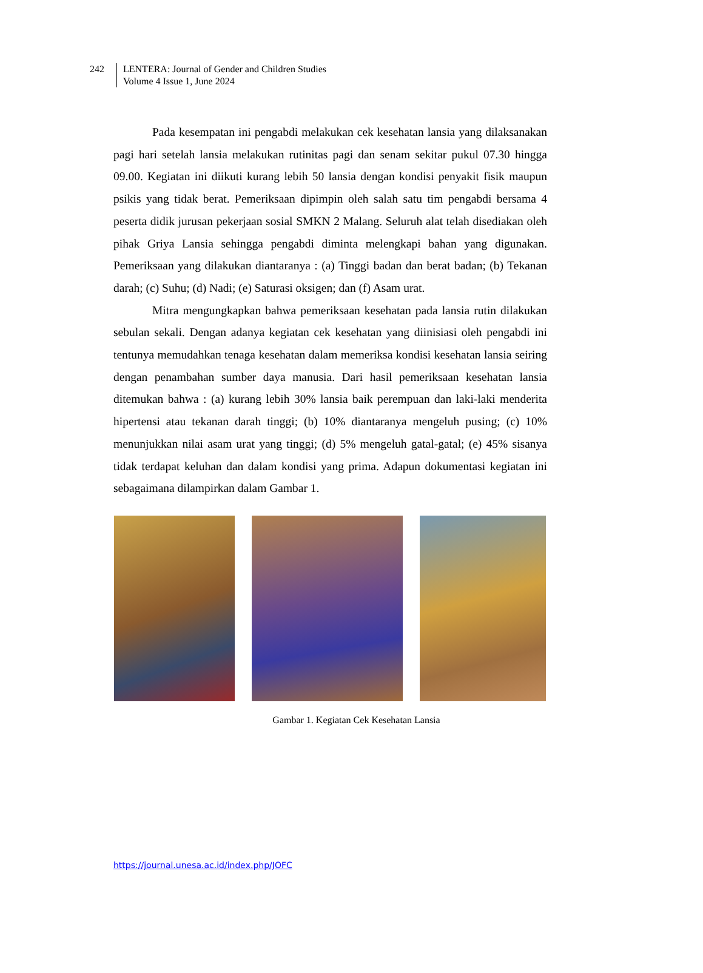242 LENTERA: Journal of Gender and Children Studies
Volume 4 Issue 1, June 2024
Pada kesempatan ini pengabdi melakukan cek kesehatan lansia yang dilaksanakan pagi hari setelah lansia melakukan rutinitas pagi dan senam sekitar pukul 07.30 hingga 09.00. Kegiatan ini diikuti kurang lebih 50 lansia dengan kondisi penyakit fisik maupun psikis yang tidak berat. Pemeriksaan dipimpin oleh salah satu tim pengabdi bersama 4 peserta didik jurusan pekerjaan sosial SMKN 2 Malang. Seluruh alat telah disediakan oleh pihak Griya Lansia sehingga pengabdi diminta melengkapi bahan yang digunakan. Pemeriksaan yang dilakukan diantaranya : (a) Tinggi badan dan berat badan; (b) Tekanan darah; (c) Suhu; (d) Nadi; (e) Saturasi oksigen; dan (f) Asam urat.
Mitra mengungkapkan bahwa pemeriksaan kesehatan pada lansia rutin dilakukan sebulan sekali. Dengan adanya kegiatan cek kesehatan yang diinisiasi oleh pengabdi ini tentunya memudahkan tenaga kesehatan dalam memeriksa kondisi kesehatan lansia seiring dengan penambahan sumber daya manusia. Dari hasil pemeriksaan kesehatan lansia ditemukan bahwa : (a) kurang lebih 30% lansia baik perempuan dan laki-laki menderita hipertensi atau tekanan darah tinggi; (b) 10% diantaranya mengeluh pusing; (c) 10% menunjukkan nilai asam urat yang tinggi; (d) 5% mengeluh gatal-gatal; (e) 45% sisanya tidak terdapat keluhan dan dalam kondisi yang prima. Adapun dokumentasi kegiatan ini sebagaimana dilampirkan dalam Gambar 1.
Gambar 1. Kegiatan Cek Kesehatan Lansia
https://journal.unesa.ac.id/index.php/JOFC